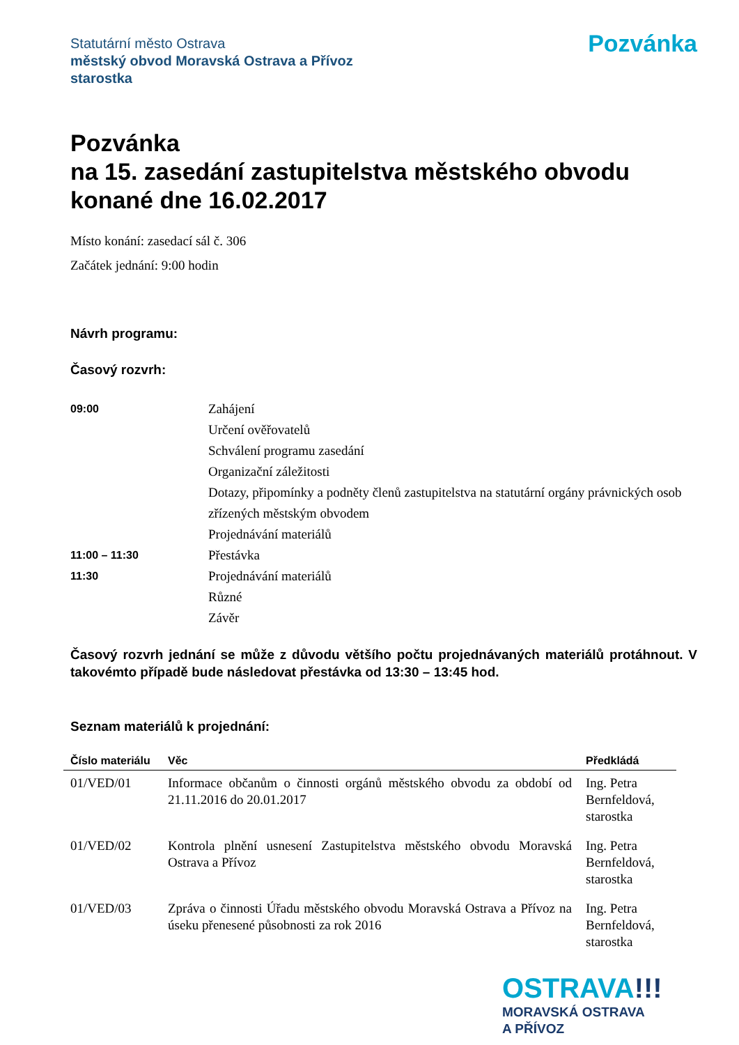Statutární město Ostrava
městský obvod Moravská Ostrava a Přívoz
starostka
Pozvánka
Pozvánka
na 15. zasedání zastupitelstva městského obvodu konané dne 16.02.2017
Místo konání: zasedací sál č. 306
Začátek jednání: 9:00 hodin
Návrh programu:
Časový rozvrh:
09:00
Zahájení
Určení ověřovatelů
Schválení programu zasedání
Organizační záležitosti
Dotazy, připomínky a podněty členů zastupitelstva na statutární orgány právnických osob zřízených městským obvodem
Projednávání materiálů
11:00 – 11:30
Přestávka
11:30
Projednávání materiálů
Různé
Závěr
Časový rozvrh jednání se může z důvodu většího počtu projednávaných materiálů protáhnout. V takovémto případě bude následovat přestávka od 13:30 – 13:45 hod.
Seznam materiálů k projednání:
| Číslo materiálu | Věc | Předkládá |
| --- | --- | --- |
| 01/VED/01 | Informace občanům o činnosti orgánů městského obvodu za období od 21.11.2016 do 20.01.2017 | Ing. Petra Bernfeldová, starostka |
| 01/VED/02 | Kontrola plnění usnesení Zastupitelstva městského obvodu Moravská Ostrava a Přívoz | Ing. Petra Bernfeldová, starostka |
| 01/VED/03 | Zpráva o činnosti Úřadu městského obvodu Moravská Ostrava a Přívoz na úseku přenesené působnosti za rok 2016 | Ing. Petra Bernfeldová, starostka |
OSTRAVA!!!
MORAVSKÁ OSTRAVA
A PŘÍVOZ